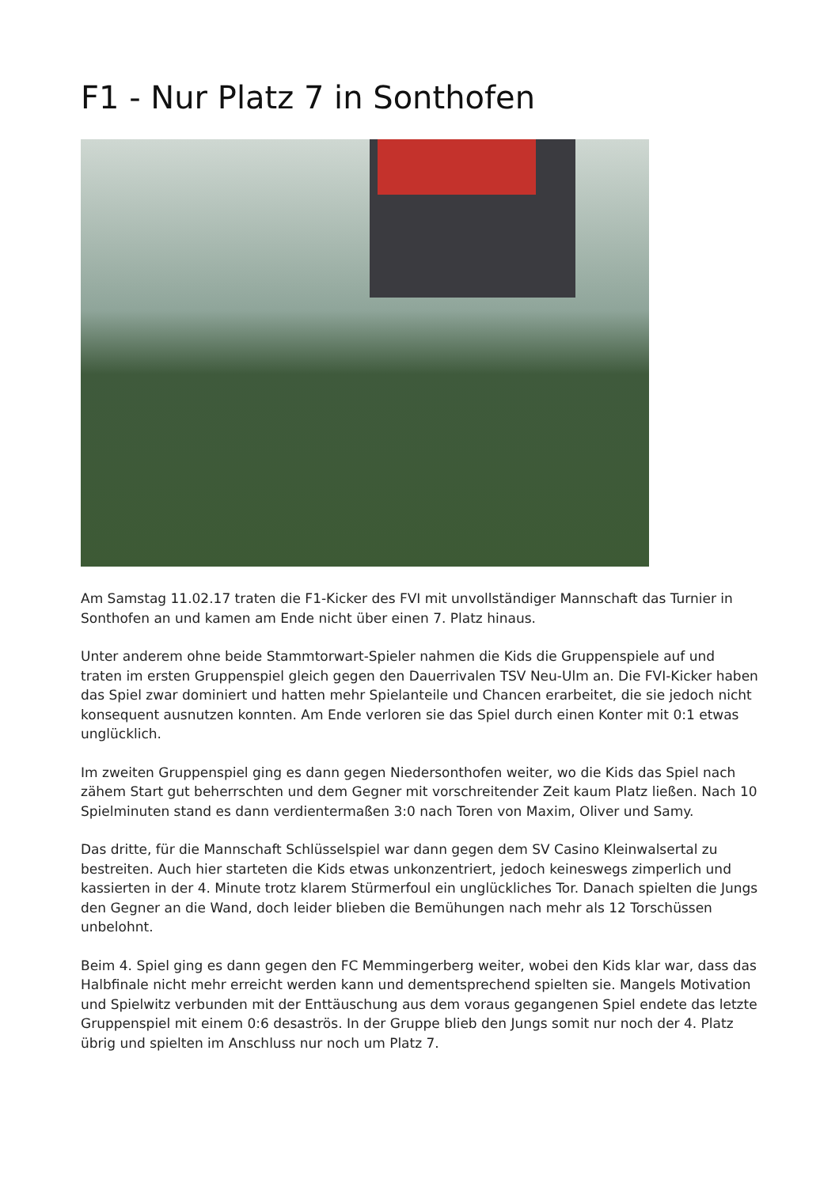F1 - Nur Platz 7 in Sonthofen
Am Samstag 11.02.17 traten die F1-Kicker des FVI mit unvollständiger Mannschaft das Turnier in Sonthofen an und kamen am Ende nicht über einen 7. Platz hinaus.
Unter anderem ohne beide Stammtorwart-Spieler nahmen die Kids die Gruppenspiele auf und traten im ersten Gruppenspiel gleich gegen den Dauerrivalen TSV Neu-Ulm an. Die FVI-Kicker haben das Spiel zwar dominiert und hatten mehr Spielanteile und Chancen erarbeitet, die sie jedoch nicht konsequent ausnutzen konnten. Am Ende verloren sie das Spiel durch einen Konter mit 0:1 etwas unglücklich.
Im zweiten Gruppenspiel ging es dann gegen Niedersonthofen weiter, wo die Kids das Spiel nach zähem Start gut beherrschten und dem Gegner mit vorschreitender Zeit kaum Platz ließen. Nach 10 Spielminuten stand es dann verdientermaßen 3:0 nach Toren von Maxim, Oliver und Samy.
Das dritte, für die Mannschaft Schlüsselspiel war dann gegen dem SV Casino Kleinwalsertal zu bestreiten. Auch hier starteten die Kids etwas unkonzentriert, jedoch keineswegs zimperlich und kassierten in der 4. Minute trotz klarem Stürmerfoul ein unglückliches Tor. Danach spielten die Jungs den Gegner an die Wand, doch leider blieben die Bemühungen nach mehr als 12 Torschüssen unbelohnt.
Beim 4. Spiel ging es dann gegen den FC Memmingerberg weiter, wobei den Kids klar war, dass das Halbfinale nicht mehr erreicht werden kann und dementsprechend spielten sie. Mangels Motivation und Spielwitz verbunden mit der Enttäuschung aus dem voraus gegangenen Spiel endete das letzte Gruppenspiel mit einem 0:6 desaströs. In der Gruppe blieb den Jungs somit nur noch der 4. Platz übrig und spielten im Anschluss nur noch um Platz 7.